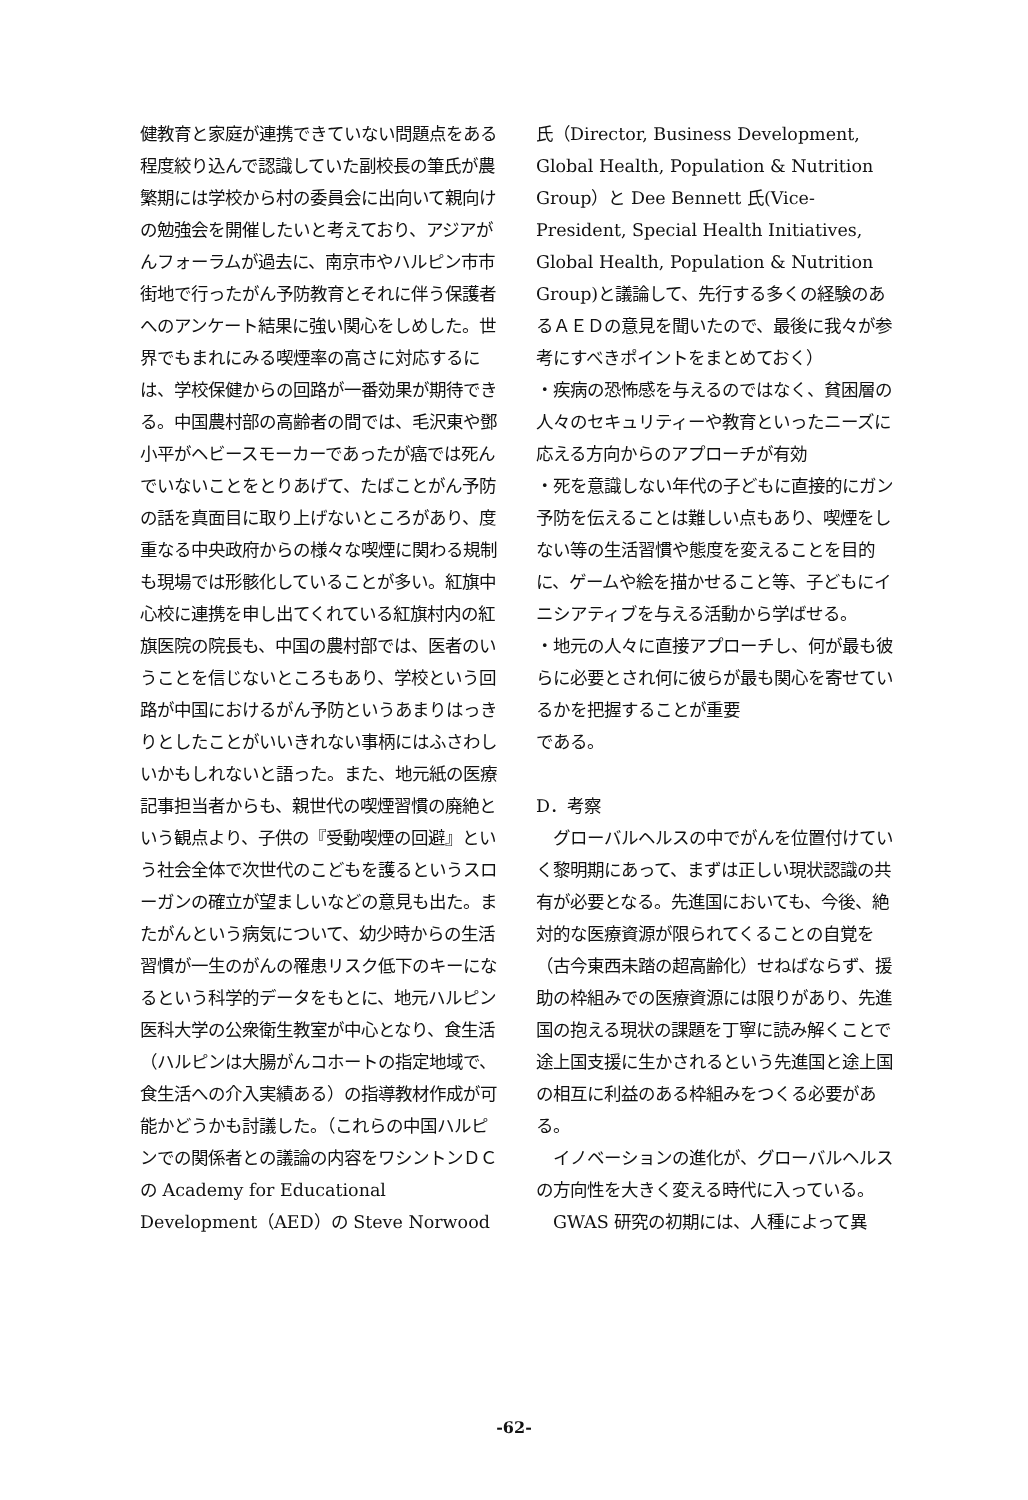健教育と家庭が連携できていない問題点をある程度絞り込んで認識していた副校長の筆氏が農繁期には学校から村の委員会に出向いて親向けの勉強会を開催したいと考えており、アジアがんフォーラムが過去に、南京市やハルピン市市街地で行ったがん予防教育とそれに伴う保護者へのアンケート結果に強い関心をしめした。世界でもまれにみる喫煙率の高さに対応するには、学校保健からの回路が一番効果が期待できる。中国農村部の高齢者の間では、毛沢東や鄧小平がヘビースモーカーであったが癌では死んでいないことをとりあげて、たばことがん予防の話を真面目に取り上げないところがあり、度重なる中央政府からの様々な喫煙に関わる規制も現場では形骸化していることが多い。紅旗中心校に連携を申し出てくれている紅旗村内の紅旗医院の院長も、中国の農村部では、医者のいうことを信じないところもあり、学校という回路が中国におけるがん予防というあまりはっきりとしたことがいいきれない事柄にはふさわしいかもしれないと語った。また、地元紙の医療記事担当者からも、親世代の喫煙習慣の廃絶という観点より、子供の『受動喫煙の回避』という社会全体で次世代のこどもを護るというスローガンの確立が望ましいなどの意見も出た。またがんという病気について、幼少時からの生活習慣が一生のがんの罹患リスク低下のキーになるという科学的データをもとに、地元ハルピン医科大学の公衆衛生教室が中心となり、食生活（ハルピンは大腸がんコホートの指定地域で、食生活への介入実績ある）の指導教材作成が可能かどうかも討議した。（これらの中国ハルピンでの関係者との議論の内容をワシントンＤＣの Academy for Educational Development（AED）の Steve Norwood
氏（Director, Business Development, Global Health, Population & Nutrition Group）と Dee Bennett 氏(Vice-President, Special Health Initiatives, Global Health, Population & Nutrition Group)と議論して、先行する多くの経験のあるＡＥＤの意見を聞いたので、最後に我々が参考にすべきポイントをまとめておく）
・疾病の恐怖感を与えるのではなく、貧困層の人々のセキュリティーや教育といったニーズに応える方向からのアプローチが有効
・死を意識しない年代の子どもに直接的にガン予防を伝えることは難しい点もあり、喫煙をしない等の生活習慣や態度を変えることを目的に、ゲームや絵を描かせること等、子どもにイニシアティブを与える活動から学ばせる。
・地元の人々に直接アプローチし、何が最も彼らに必要とされ何に彼らが最も関心を寄せているかを把握することが重要
である。
D．考察
　グローバルヘルスの中でがんを位置付けていく黎明期にあって、まずは正しい現状認識の共有が必要となる。先進国においても、今後、絶対的な医療資源が限られてくることの自覚を（古今東西未踏の超高齢化）せねばならず、援助の枠組みでの医療資源には限りがあり、先進国の抱える現状の課題を丁寧に読み解くことで途上国支援に生かされるという先進国と途上国の相互に利益のある枠組みをつくる必要がある。
　イノベーションの進化が、グローバルヘルスの方向性を大きく変える時代に入っている。
　GWAS 研究の初期には、人種によって異
-62-